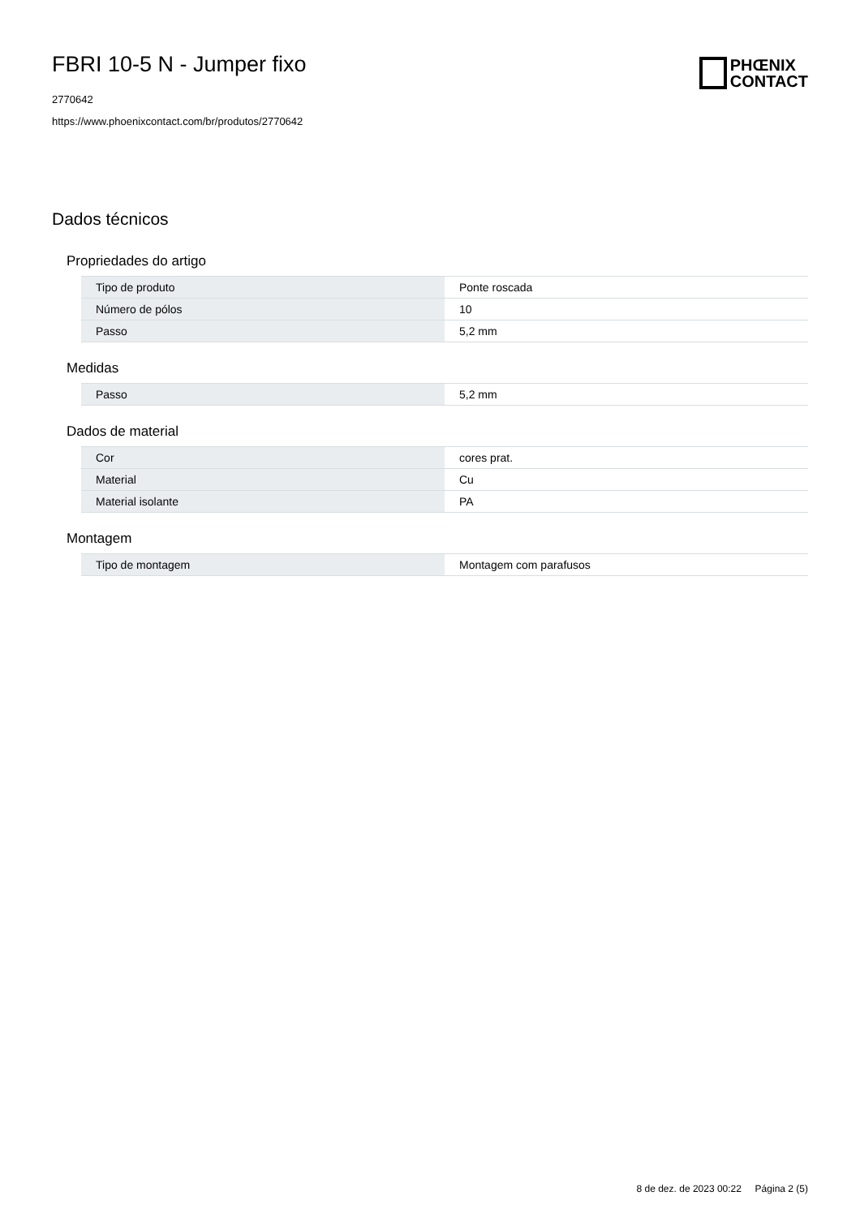FBRI 10-5 N - Jumper fixo
2770642
https://www.phoenixcontact.com/br/produtos/2770642
PHŒNIX
CONTACT
Dados técnicos
Propriedades do artigo
| Tipo de produto | Ponte roscada |
| Número de pólos | 10 |
| Passo | 5,2 mm |
Medidas
| Passo | 5,2 mm |
Dados de material
| Cor | cores prat. |
| Material | Cu |
| Material isolante | PA |
Montagem
| Tipo de montagem | Montagem com parafusos |
8 de dez. de 2023 00:22 Página 2 (5)